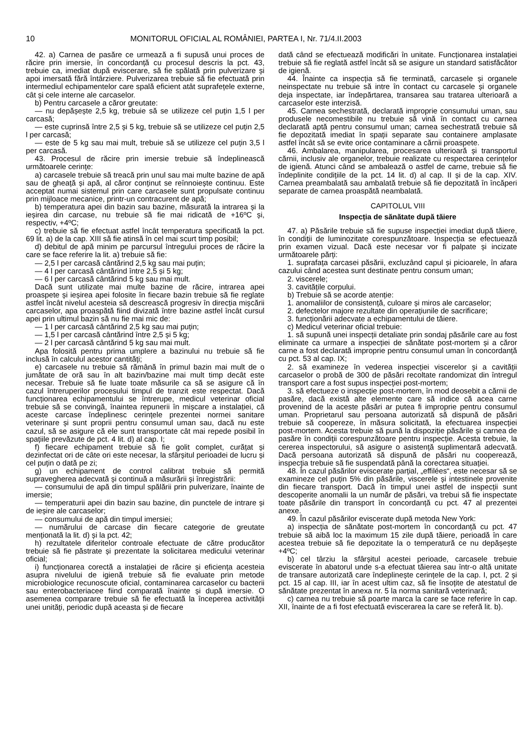10 MONITORUL OFICIAL AL ROMÂNIEI, PARTEA I, Nr. 71/4.II.2003
42. a) Carnea de pasăre ce urmează a fi supusă unui proces de răcire prin imersie, în concordanță cu procesul descris la pct. 43, trebuie ca, imediat după eviscerare, să fie spălată prin pulverizare și apoi imersată fără întârziere. Pulverizarea trebuie să fie efectuată prin intermediul echipamentelor care spală eficient atât suprafețele externe, cât și cele interne ale carcaselor.
b) Pentru carcasele a căror greutate:
— nu depășește 2,5 kg, trebuie să se utilizeze cel puțin 1,5 l per carcasă;
— este cuprinsă între 2,5 și 5 kg, trebuie să se utilizeze cel puțin 2,5 l per carcasă;
— este de 5 kg sau mai mult, trebuie să se utilizeze cel puțin 3,5 l per carcasă.
43. Procesul de răcire prin imersie trebuie să îndeplinească următoarele cerințe:
a) carcasele trebuie să treacă prin unul sau mai multe bazine de apă sau de gheață și apă, al căror conținut se reînnoiește continuu. Este acceptat numai sistemul prin care carcasele sunt propulsate continuu prin mijloace mecanice, printr-un contracurent de apă;
b) temperatura apei din bazin sau bazine, măsurată la intrarea și la ieșirea din carcase, nu trebuie să fie mai ridicată de +16ºC și, respectiv, +4ºC;
c) trebuie să fie efectuat astfel încât temperatura specificată la pct. 69 lit. a) de la cap. XIII să fie atinsă în cel mai scurt timp posibil;
d) debitul de apă minim pe parcursul întregului proces de răcire la care se face referire la lit. a) trebuie să fie:
— 2,5 l per carcasă cântărind 2,5 kg sau mai puțin;
— 4 l per carcasă cântărind între 2,5 și 5 kg;
— 6 l per carcasă cântărind 5 kg sau mai mult.
Dacă sunt utilizate mai multe bazine de răcire, intrarea apei proaspete și ieșirea apei folosite în fiecare bazin trebuie să fie reglate astfel încât nivelul acesteia să descrească progresiv în direcția mișcării carcaselor, apa proaspătă fiind divizată între bazine astfel încât cursul apei prin ultimul bazin să nu fie mai mic de:
— 1 l per carcasă cântărind 2,5 kg sau mai puțin;
— 1,5 l per carcasă cântărind între 2,5 și 5 kg;
— 2 l per carcasă cântărind 5 kg sau mai mult.
Apa folosită pentru prima umplere a bazinului nu trebuie să fie inclusă în calculul acestor cantități;
e) carcasele nu trebuie să rămână în primul bazin mai mult de o jumătate de oră sau în alt bazin/bazine mai mult timp decât este necesar. Trebuie să fie luate toate măsurile ca să se asigure că în cazul întreruperilor procesului timpul de tranzit este respectat. Dacă funcționarea echipamentului se întrerupe, medicul veterinar oficial trebuie să se convingă, înaintea repunerii în mișcare a instalației, că aceste carcase îndeplinesc cerințele prezentei normei sanitare veterinare și sunt proprii pentru consumul uman sau, dacă nu este cazul, să se asigure că ele sunt transportate cât mai repede posibil în spațiile prevăzute de pct. 4 lit. d) al cap. I;
f) fiecare echipament trebuie să fie golit complet, curățat și dezinfectat ori de câte ori este necesar, la sfârșitul perioadei de lucru și cel puțin o dată pe zi;
g) un echipament de control calibrat trebuie să permită supravegherea adecvată și continuă a măsurării și înregistrării:
— consumului de apă din timpul spălării prin pulverizare, înainte de imersie;
— temperaturii apei din bazin sau bazine, din punctele de intrare și de ieșire ale carcaselor;
— consumului de apă din timpul imersiei;
— numărului de carcase din fiecare categorie de greutate menționată la lit. d) și la pct. 42;
h) rezultatele diferitelor controale efectuate de către producător trebuie să fie păstrate și prezentate la solicitarea medicului veterinar oficial;
i) funcționarea corectă a instalației de răcire și eficiența acesteia asupra nivelului de igienă trebuie să fie evaluate prin metode microbiologice recunoscute oficial, contaminarea carcaselor cu bacterii sau enterobacteriacee fiind comparată înainte și după imersie. O asemenea comparare trebuie să fie efectuată la începerea activității unei unități, periodic după aceasta și de fiecare
dată când se efectuează modificări în unitate. Funcționarea instalației trebuie să fie reglată astfel încât să se asigure un standard satisfăcător de igienă.
44. Înainte ca inspecția să fie terminată, carcasele și organele neinspectate nu trebuie să intre în contact cu carcasele și organele deja inspectate, iar îndepărtarea, transarea sau tratarea ulterioară a carcaselor este interzisă.
45. Carnea sechestrată, declarată improprie consumului uman, sau produsele necomestibile nu trebuie să vină în contact cu carnea declarată aptă pentru consumul uman; carnea sechestrată trebuie să fie depozitată imediat în spații separate sau containere amplasate astfel încât să se evite orice contaminare a cărnii proaspete.
46. Ambalarea, manipularea, procesarea ulterioară și transportul cărnii, inclusiv ale organelor, trebuie realizate cu respectarea cerințelor de igienă. Atunci când se ambalează o astfel de carne, trebuie să fie îndeplinite condițiile de la pct. 14 lit. d) al cap. II și de la cap. XIV. Carnea preambalată sau ambalată trebuie să fie depozitată în încăperi separate de carnea proaspătă neambalată.
CAPITOLUL VIII
Inspecția de sănătate după tăiere
47. a) Păsările trebuie să fie supuse inspecției imediat după tăiere, în condiții de luminozitate corespunzătoare. Inspecția se efectuează prin examen vizual. Dacă este necesar vor fi palpate și incizate următoarele părți:
1. suprafața carcasei păsării, excluzând capul și picioarele, în afara cazului când acestea sunt destinate pentru consum uman;
2. viscerele;
3. cavitățile corpului.
b) Trebuie să se acorde atenție:
1. anomaliilor de consistență, culoare și miros ale carcaselor;
2. defectelor majore rezultate din operațiunile de sacrificare;
3. funcționării adecvate a echipamentului de tăiere.
c) Medicul veterinar oficial trebuie:
1. să supună unei inspecții detaliate prin sondaj păsările care au fost eliminate ca urmare a inspecției de sănătate post-mortem și a căror carne a fost declarată improprie pentru consumul uman în concordanță cu pct. 53 al cap. IX;
2. să examineze în vederea inspecției viscerelor și a cavității carcaselor o probă de 300 de păsări recoltate randomizat din întregul transport care a fost supus inspecției post-mortem;
3. să efectueze o inspecție post-mortem, în mod deosebit a cărnii de pasăre, dacă există alte elemente care să indice că acea carne provenind de la aceste păsări ar putea fi improprie pentru consumul uman. Proprietarul sau persoana autorizată să dispună de păsări trebuie să coopereze, în măsura solicitată, la efectuarea inspecției post-mortem. Acesta trebuie să pună la dispoziție păsările și carnea de pasăre în condiții corespunzătoare pentru inspecție. Acesta trebuie, la cererea inspectorului, să asigure o asistență suplimentară adecvată. Dacă persoana autorizată să dispună de păsări nu cooperează, inspecția trebuie să fie suspendată până la corectarea situației.
48. În cazul păsărilor eviscerate parțial, „effilées“, este necesar să se examineze cel puțin 5% din păsările, viscerele și intestinele provenite din fiecare transport. Dacă în timpul unei astfel de inspecții sunt descoperite anomalii la un număr de păsări, va trebui să fie inspectate toate păsările din transport în concordanță cu pct. 47 al prezentei anexe.
49. În cazul păsărilor eviscerate după metoda New York:
a) inspecția de sănătate post-mortem în concordanță cu pct. 47 trebuie să aibă loc la maximum 15 zile după tăiere, perioadă în care acestea trebuie să fie depozitate la o temperatură ce nu depășește +4ºC;
b) cel târziu la sfârșitul acestei perioade, carcasele trebuie eviscerate în abatorul unde s-a efectuat tăierea sau într-o altă unitate de transare autorizată care îndeplinește cerințele de la cap. I, pct. 2 și pct. 15 al cap. III, iar în acest ultim caz, să fie însoțite de atestatul de sănătate prezentat în anexa nr. 5 la norma sanitară veterinară;
c) carnea nu trebuie să poarte marca la care se face referire în cap. XII, înainte de a fi fost efectuată eviscerarea la care se referă lit. b).